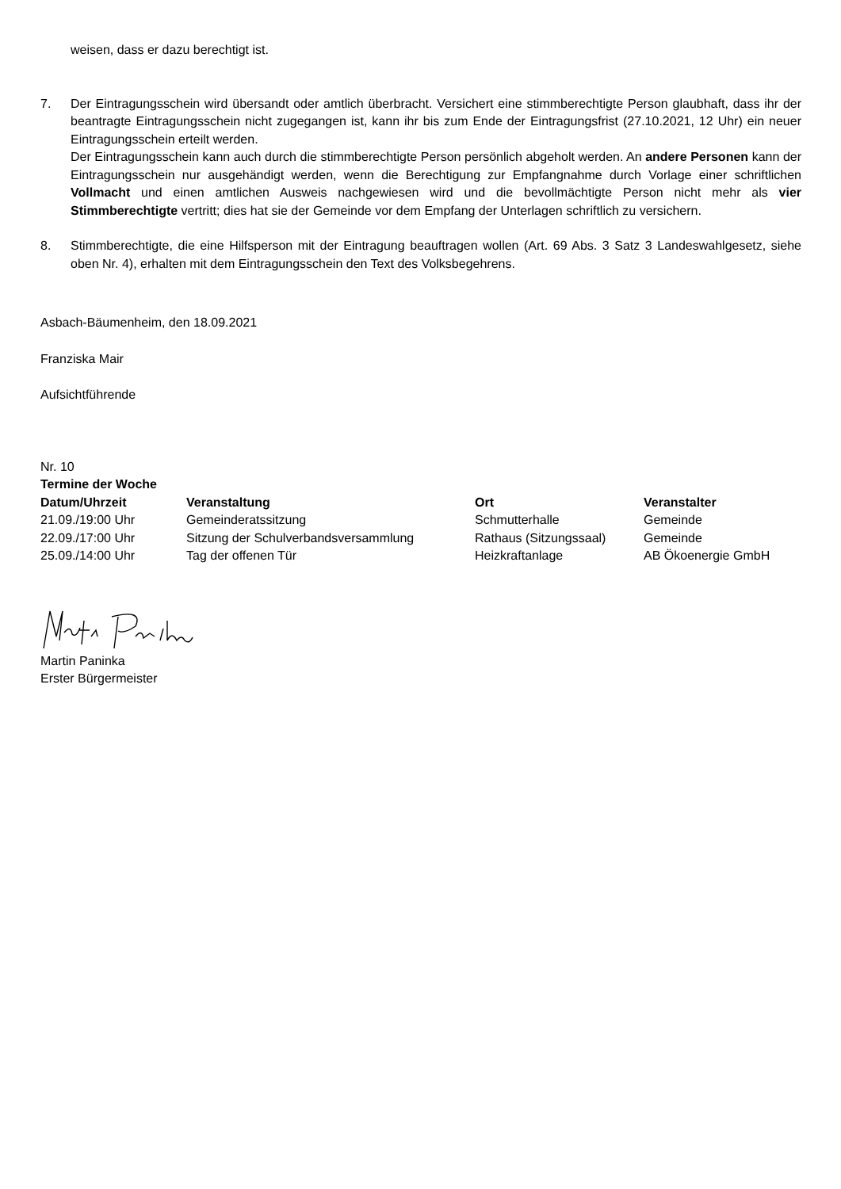weisen, dass er dazu berechtigt ist.
7. Der Eintragungsschein wird übersandt oder amtlich überbracht. Versichert eine stimmberechtigte Person glaubhaft, dass ihr der beantragte Eintragungsschein nicht zugegangen ist, kann ihr bis zum Ende der Eintragungsfrist (27.10.2021, 12 Uhr) ein neuer Eintragungsschein erteilt werden.
Der Eintragungsschein kann auch durch die stimmberechtigte Person persönlich abgeholt werden. An andere Personen kann der Eintragungsschein nur ausgehändigt werden, wenn die Berechtigung zur Empfangnahme durch Vorlage einer schriftlichen Vollmacht und einen amtlichen Ausweis nachgewiesen wird und die bevollmächtigte Person nicht mehr als vier Stimmberechtigte vertritt; dies hat sie der Gemeinde vor dem Empfang der Unterlagen schriftlich zu versichern.
8. Stimmberechtigte, die eine Hilfsperson mit der Eintragung beauftragen wollen (Art. 69 Abs. 3 Satz 3 Landeswahlgesetz, siehe oben Nr. 4), erhalten mit dem Eintragungsschein den Text des Volksbegehrens.
Asbach-Bäumenheim, den 18.09.2021
Franziska Mair
Aufsichtführende
Nr. 10
Termine der Woche
| Datum/Uhrzeit | Veranstaltung | Ort | Veranstalter |
| --- | --- | --- | --- |
| 21.09./19:00 Uhr | Gemeinderatssitzung | Schmutterhalle | Gemeinde |
| 22.09./17:00 Uhr | Sitzung der Schulverbandsversammlung | Rathaus (Sitzungssaal) | Gemeinde |
| 25.09./14:00 Uhr | Tag der offenen Tür | Heizkraftanlage | AB Ökoenergie GmbH |
Martin Paninka
Erster Bürgermeister